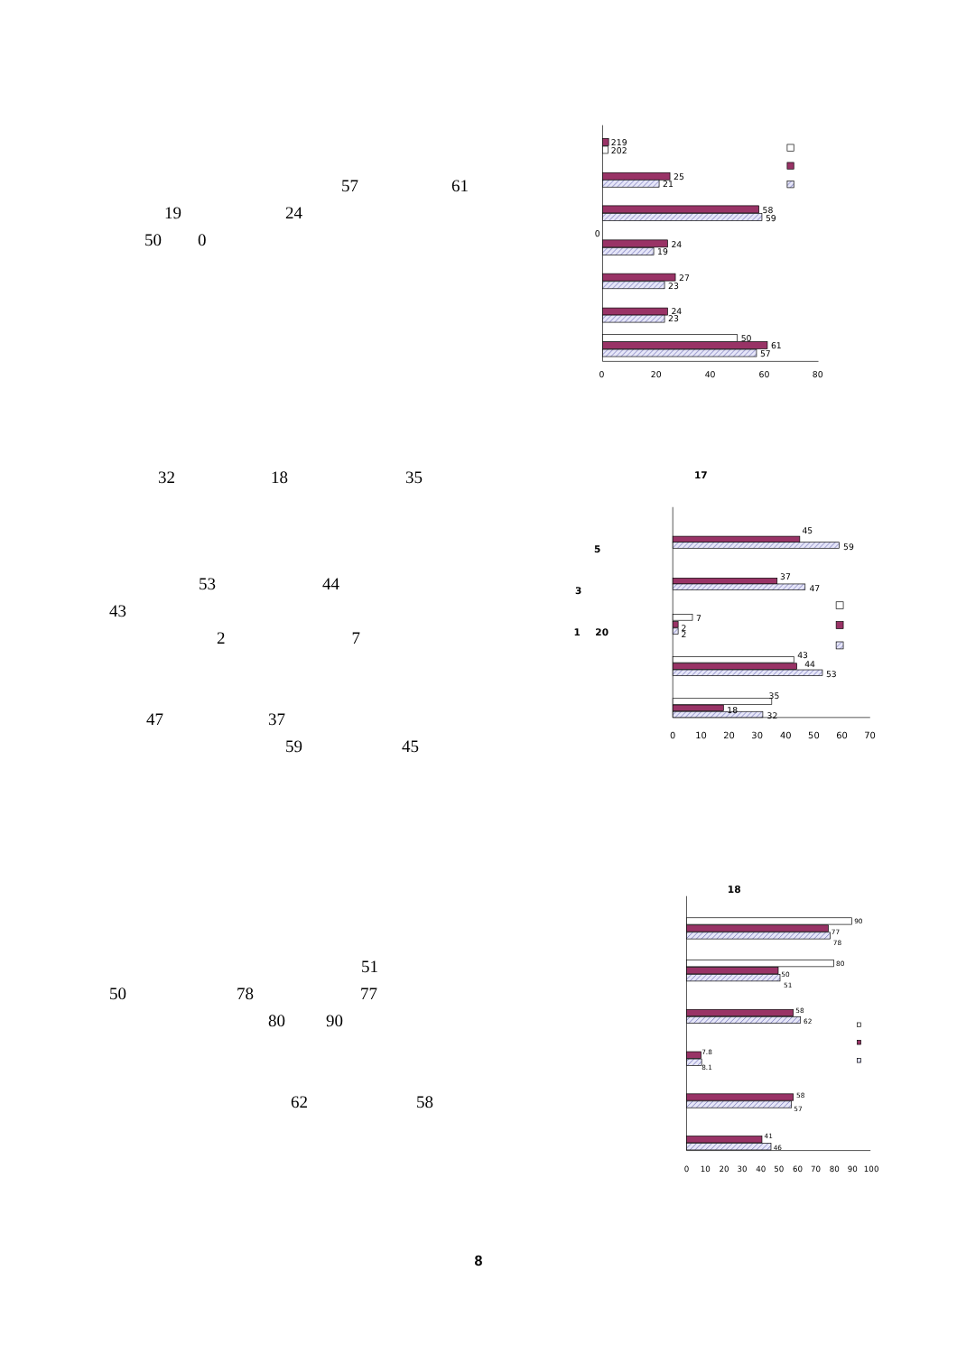57 61
19 24
50 0
219
202
25
21
58
59
0
24
19
27
23
24
23
50
61
57
0
20
40
60
80
32 18 35
53 44
43
2 7
47 37
59 45
17
5
3
1
20
45
59
37
47
7
2
2
43
44
53
35
18
32
0
10
20
30
40
50
60
70
51
50 78 77
80 90
62 58
18
90
77
78
80
50
51
58
62
7.8
8.1
58
57
41
46
0
10
20
30
40
50
60
70
80
90
100
8